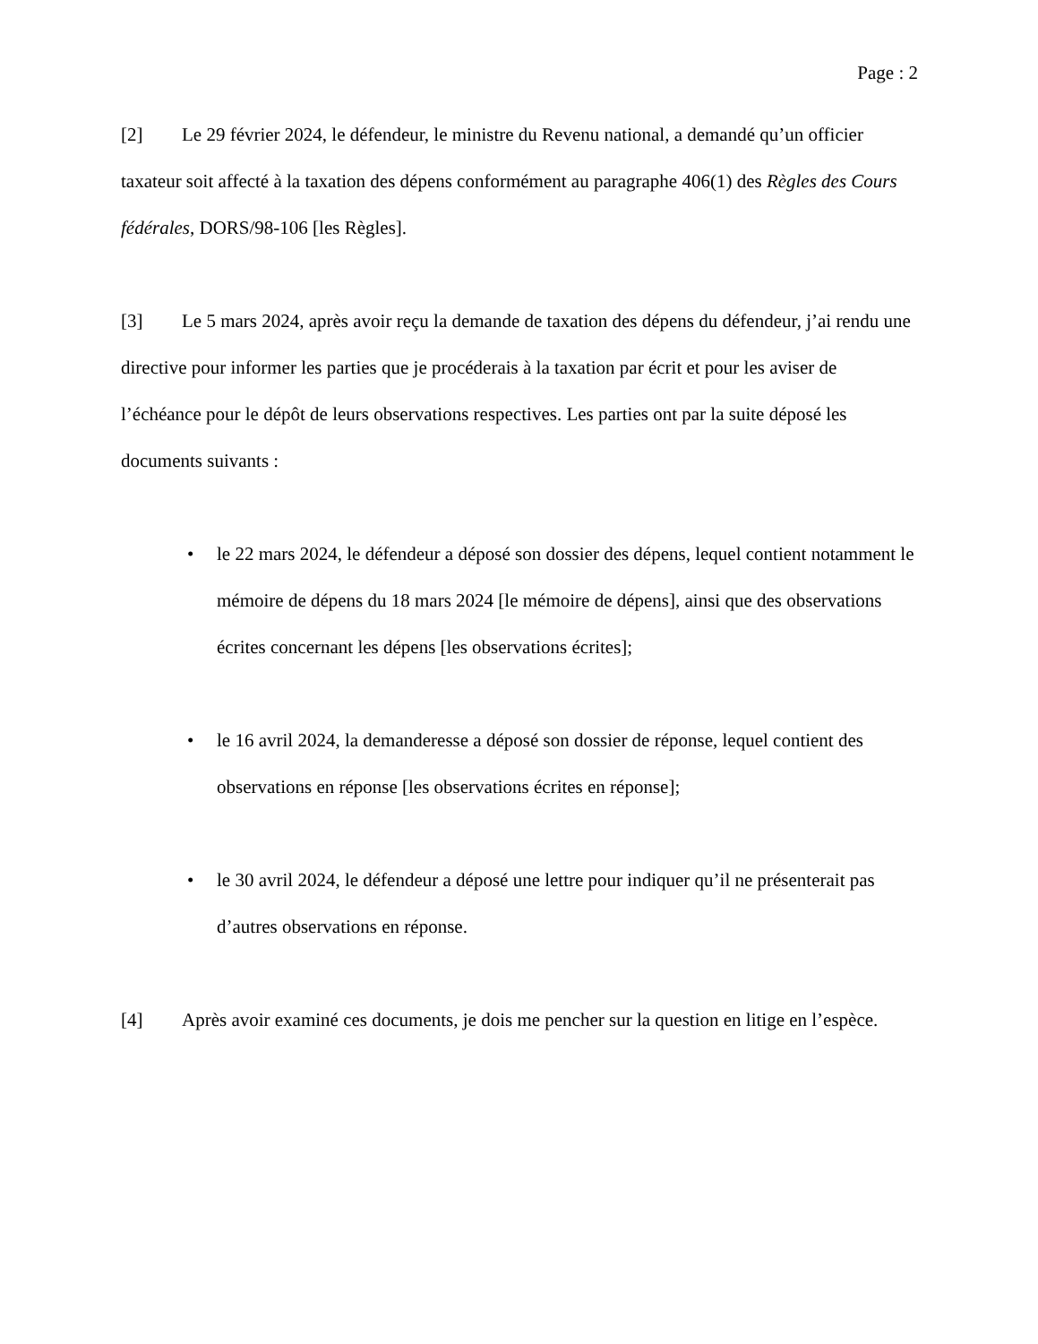Page : 2
[2] Le 29 février 2024, le défendeur, le ministre du Revenu national, a demandé qu’un officier taxateur soit affecté à la taxation des dépens conformément au paragraphe 406(1) des Règles des Cours fédérales, DORS/98-106 [les Règles].
[3] Le 5 mars 2024, après avoir reçu la demande de taxation des dépens du défendeur, j’ai rendu une directive pour informer les parties que je procéderais à la taxation par écrit et pour les aviser de l’échéance pour le dépôt de leurs observations respectives. Les parties ont par la suite déposé les documents suivants :
• le 22 mars 2024, le défendeur a déposé son dossier des dépens, lequel contient notamment le mémoire de dépens du 18 mars 2024 [le mémoire de dépens], ainsi que des observations écrites concernant les dépens [les observations écrites];
• le 16 avril 2024, la demanderesse a déposé son dossier de réponse, lequel contient des observations en réponse [les observations écrites en réponse];
• le 30 avril 2024, le défendeur a déposé une lettre pour indiquer qu’il ne présenterait pas d’autres observations en réponse.
[4] Après avoir examiné ces documents, je dois me pencher sur la question en litige en l’espèce.